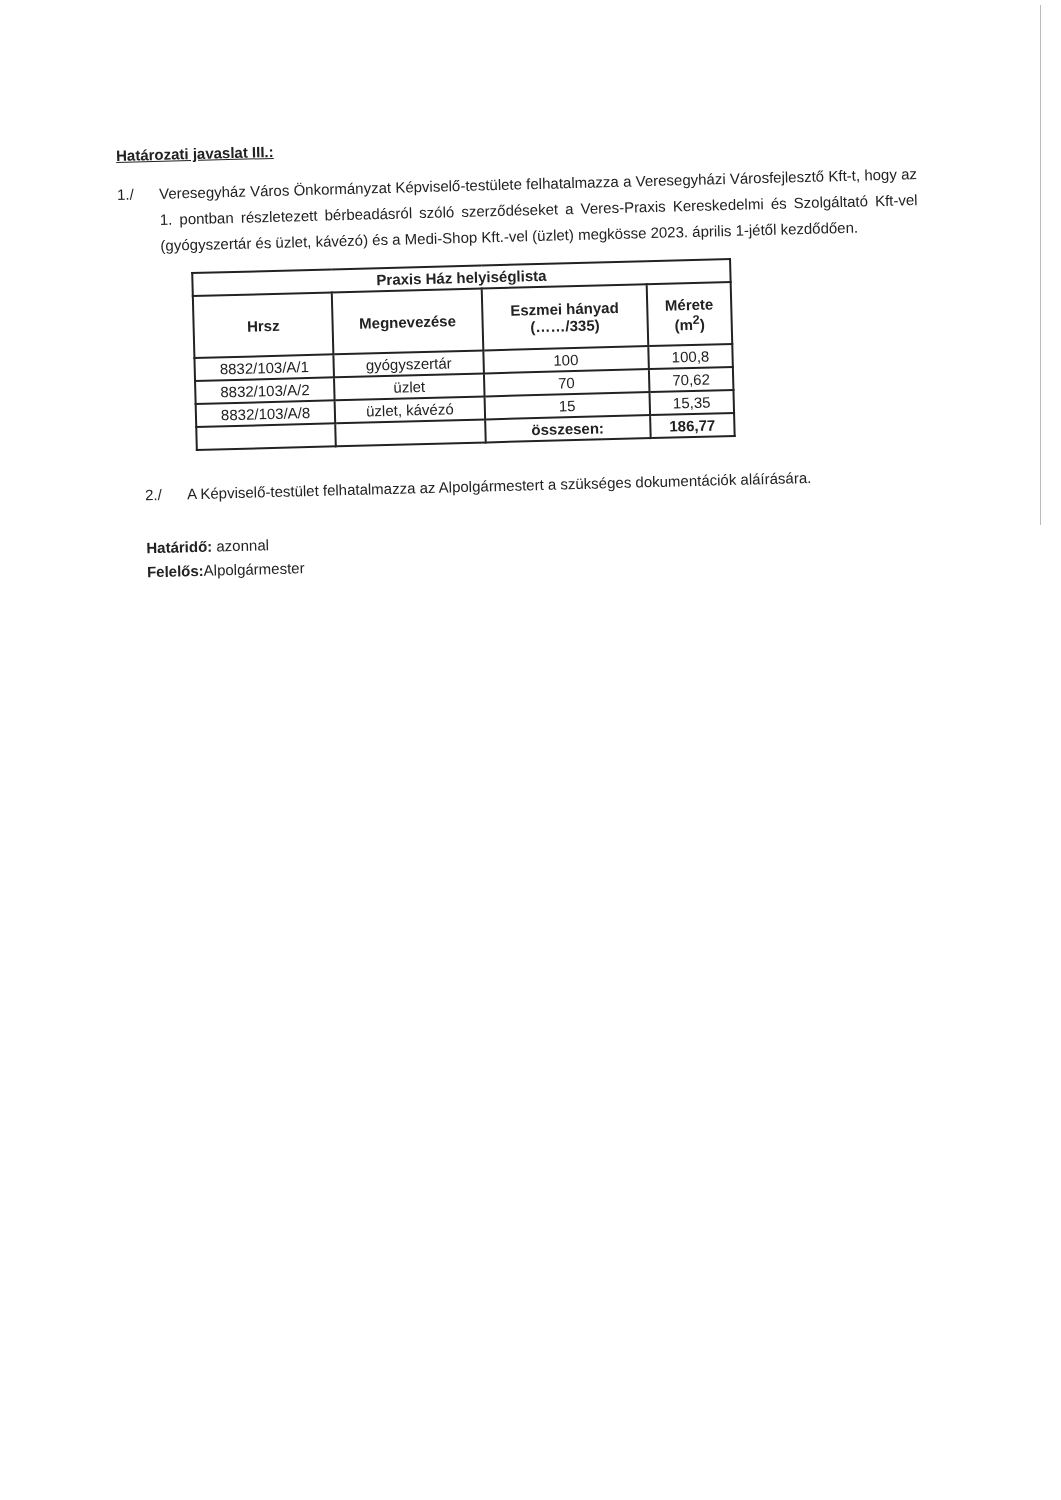Határozati javaslat III.:
1./
Veresegyház Város Önkormányzat Képviselő-testülete felhatalmazza a Veresegyházi Városfejlesztő Kft-t, hogy az 1. pontban részletezett bérbeadásról szóló szerződéseket a Veres-Praxis Kereskedelmi és Szolgáltató Kft-vel (gyógyszertár és üzlet, kávézó) és a Medi-Shop Kft.-vel (üzlet) megkösse 2023. április 1-jétől kezdődően.
| Praxis Ház helyiséglista | | | |
| --- | --- | --- | --- |
| Hrsz | Megnevezése | Eszmei hányad (……/335) | Mérete (m<sup>2</sup>) |
| 8832/103/A/1 | gyógyszertár | 100 | 100,8 |
| 8832/103/A/2 | üzlet | 70 | 70,62 |
| 8832/103/A/8 | üzlet, kávézó | 15 | 15,35 |
| | | összesen: | 186,77 |
2./
A Képviselő-testület felhatalmazza az Alpolgármestert a szükséges dokumentációk aláírására.
Határidő: azonnal
Felelős: Alpolgármester